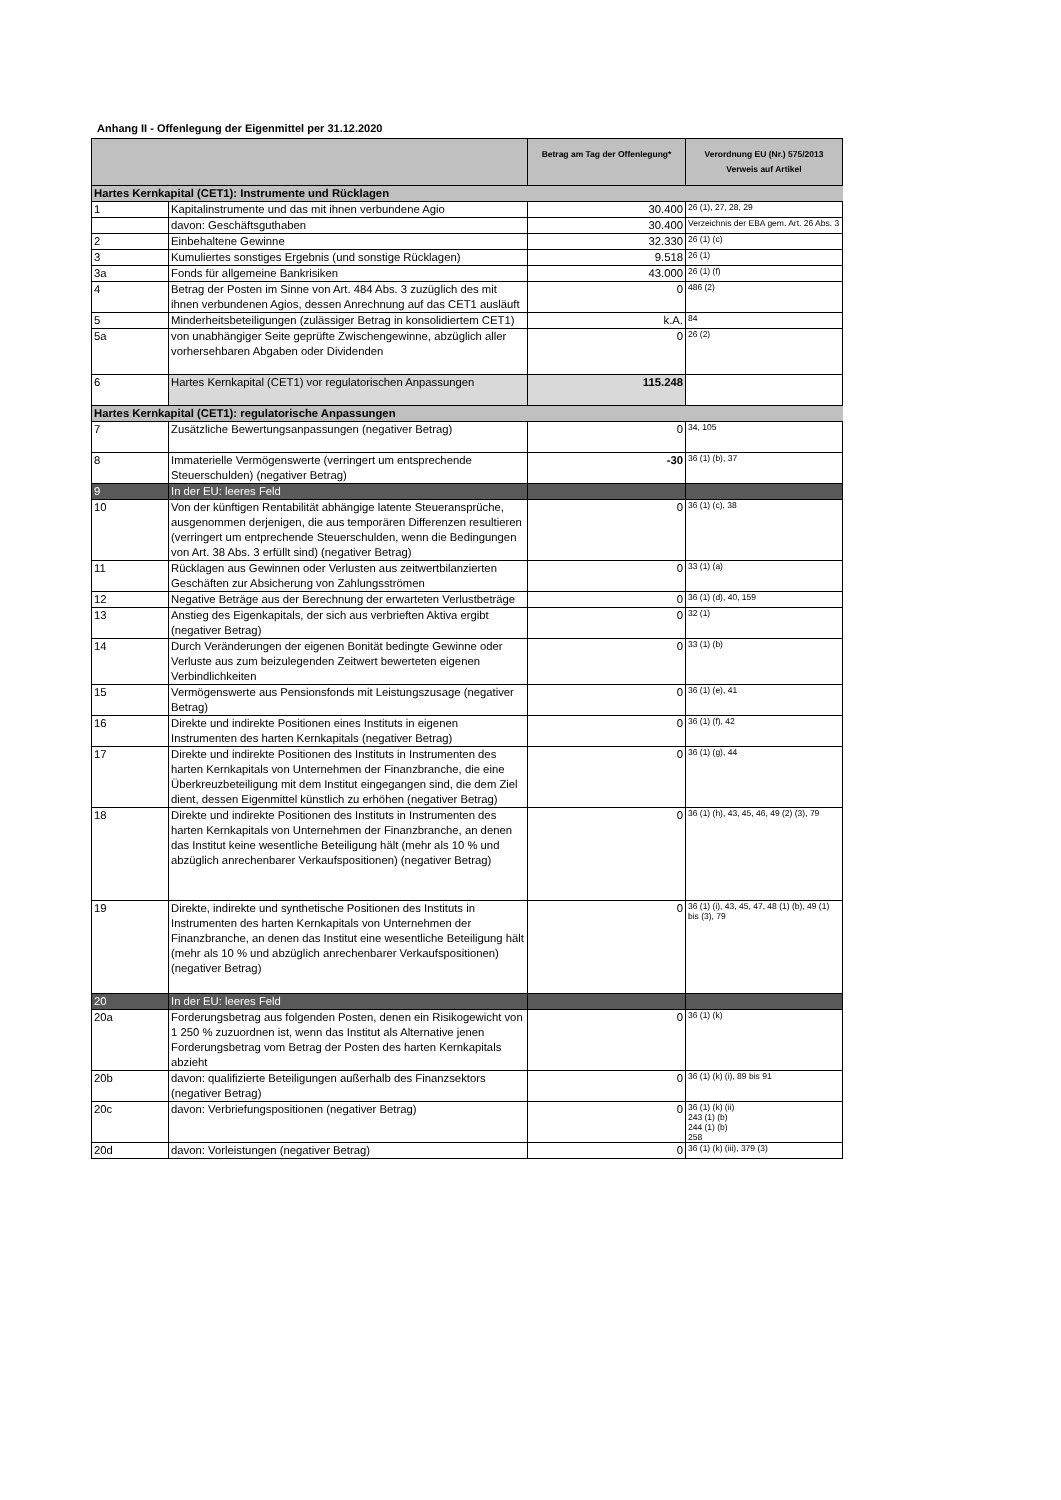Anhang II - Offenlegung der Eigenmittel per 31.12.2020
| | | Betrag am Tag der Offenlegung* | Verordnung EU (Nr.) 575/2013 Verweis auf Artikel |
| --- | --- | --- | --- |
| Hartes Kernkapital (CET1): Instrumente und Rücklagen | | | |
| 1 | Kapitalinstrumente und das mit ihnen verbundene Agio | 30.400 | 26 (1), 27, 28, 29 |
| | davon: Geschäftsguthaben | 30.400 | Verzeichnis der EBA gem. Art. 26 Abs. 3 |
| 2 | Einbehaltene Gewinne | 32.330 | 26 (1) (c) |
| 3 | Kumuliertes sonstiges Ergebnis (und sonstige Rücklagen) | 9.518 | 26 (1) |
| 3a | Fonds für allgemeine Bankrisiken | 43.000 | 26 (1) (f) |
| 4 | Betrag der Posten im Sinne von Art. 484 Abs. 3 zuzüglich des mit ihnen verbundenen Agios, dessen Anrechnung auf das CET1 ausläuft | 0 | 486 (2) |
| 5 | Minderheitsbeteiligungen (zulässiger Betrag in konsolidiertem CET1) | k.A. | 84 |
| 5a | von unabhängiger Seite geprüfte Zwischengewinne, abzüglich aller vorhersehbaren Abgaben oder Dividenden | 0 | 26 (2) |
| 6 | Hartes Kernkapital (CET1) vor regulatorischen Anpassungen | 115.248 | |
| Hartes Kernkapital (CET1): regulatorische Anpassungen | | | |
| 7 | Zusätzliche Bewertungsanpassungen (negativer Betrag) | 0 | 34, 105 |
| 8 | Immaterielle Vermögenswerte (verringert um entsprechende Steuerschulden) (negativer Betrag) | -30 | 36 (1) (b), 37 |
| 9 | In der EU: leeres Feld | | |
| 10 | Von der künftigen Rentabilität abhängige latente Steueransprüche, ausgenommen derjenigen, die aus temporären Differenzen resultieren (verringert um entprechende Steuerschulden, wenn die Bedingungen von Art. 38 Abs. 3 erfüllt sind) (negativer Betrag) | 0 | 36 (1) (c), 38 |
| 11 | Rücklagen aus Gewinnen oder Verlusten aus zeitwertbilanzierten Geschäften zur Absicherung von Zahlungsströmen | 0 | 33 (1) (a) |
| 12 | Negative Beträge aus der Berechnung der erwarteten Verlustbeträge | 0 | 36 (1) (d), 40, 159 |
| 13 | Anstieg des Eigenkapitals, der sich aus verbrieften Aktiva ergibt (negativer Betrag) | 0 | 32 (1) |
| 14 | Durch Veränderungen der eigenen Bonität bedingte Gewinne oder Verluste aus zum beizulegenden Zeitwert bewerteten eigenen Verbindlichkeiten | 0 | 33 (1) (b) |
| 15 | Vermögenswerte aus Pensionsfonds mit Leistungszusage (negativer Betrag) | 0 | 36 (1) (e), 41 |
| 16 | Direkte und indirekte Positionen eines Instituts in eigenen Instrumenten des harten Kernkapitals (negativer Betrag) | 0 | 36 (1) (f), 42 |
| 17 | Direkte und indirekte Positionen des Instituts in Instrumenten des harten Kernkapitals von Unternehmen der Finanzbranche, die eine Überkreuzbeteiligung mit dem Institut eingegangen sind, die dem Ziel dient, dessen Eigenmittel künstlich zu erhöhen (negativer Betrag) | 0 | 36 (1) (g), 44 |
| 18 | Direkte und indirekte Positionen des Instituts in Instrumenten des harten Kernkapitals von Unternehmen der Finanzbranche, an denen das Institut keine wesentliche Beteiligung hält (mehr als 10 % und abzüglich anrechenbarer Verkaufspositionen) (negativer Betrag) | 0 | 36 (1) (h), 43, 45, 46, 49 (2) (3), 79 |
| 19 | Direkte, indirekte und synthetische Positionen des Instituts in Instrumenten des harten Kernkapitals von Unternehmen der Finanzbranche, an denen das Institut eine wesentliche Beteiligung hält (mehr als 10 % und abzüglich anrechenbarer Verkaufspositionen) (negativer Betrag) | 0 | 36 (1) (i), 43, 45, 47, 48 (1) (b), 49 (1) bis (3), 79 |
| 20 | In der EU: leeres Feld | | |
| 20a | Forderungsbetrag aus folgenden Posten, denen ein Risikogewicht von 1 250 % zuzuordnen ist, wenn das Institut als Alternative jenen Forderungsbetrag vom Betrag der Posten des harten Kernkapitals abzieht | 0 | 36 (1) (k) |
| 20b | davon: qualifizierte Beteiligungen außerhalb des Finanzsektors (negativer Betrag) | 0 | 36 (1) (k) (i), 89 bis 91 |
| 20c | davon: Verbriefungspositionen (negativer Betrag) | 0 | 36 (1) (k) (ii) 243 (1) (b) 244 (1) (b) 258 |
| 20d | davon: Vorleistungen (negativer Betrag) | 0 | 36 (1) (k) (iii), 379 (3) |